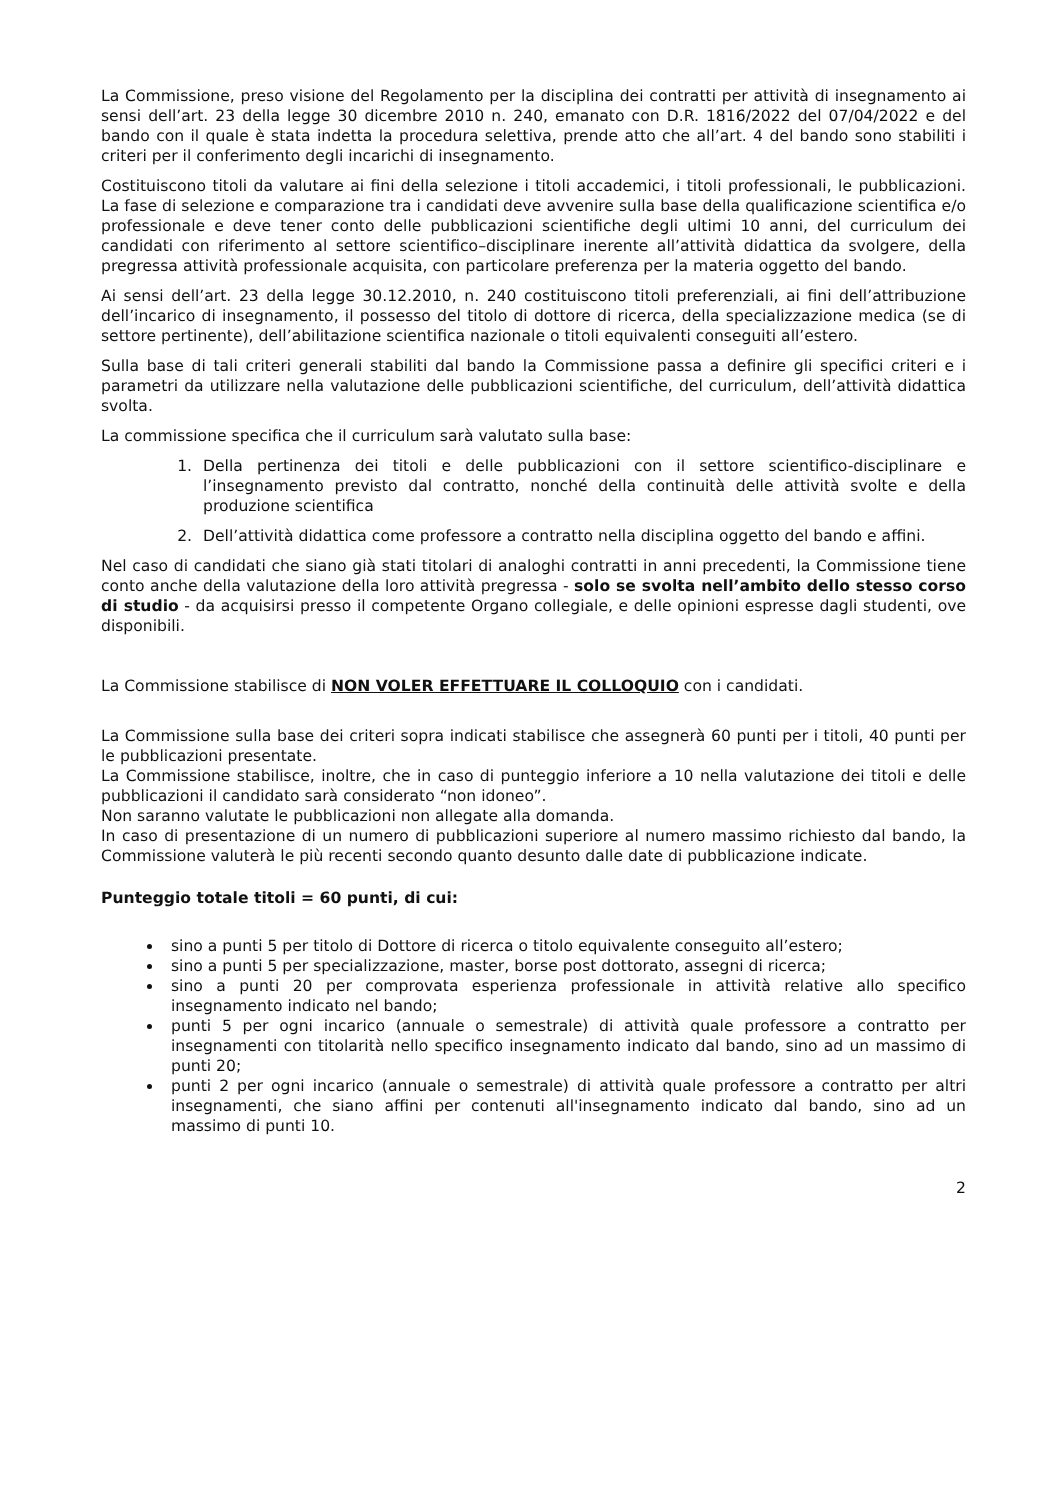La Commissione, preso visione del Regolamento per la disciplina dei contratti per attività di insegnamento ai sensi dell’art. 23 della legge 30 dicembre 2010 n. 240, emanato con D.R. 1816/2022 del 07/04/2022 e del bando con il quale è stata indetta la procedura selettiva, prende atto che all’art. 4 del bando sono stabiliti i criteri per il conferimento degli incarichi di insegnamento.
Costituiscono titoli da valutare ai fini della selezione i titoli accademici, i titoli professionali, le pubblicazioni. La fase di selezione e comparazione tra i candidati deve avvenire sulla base della qualificazione scientifica e/o professionale e deve tener conto delle pubblicazioni scientifiche degli ultimi 10 anni, del curriculum dei candidati con riferimento al settore scientifico–disciplinare inerente all’attività didattica da svolgere, della pregressa attività professionale acquisita, con particolare preferenza per la materia oggetto del bando.
Ai sensi dell’art. 23 della legge 30.12.2010, n. 240 costituiscono titoli preferenziali, ai fini dell’attribuzione dell’incarico di insegnamento, il possesso del titolo di dottore di ricerca, della specializzazione medica (se di settore pertinente), dell’abilitazione scientifica nazionale o titoli equivalenti conseguiti all’estero.
Sulla base di tali criteri generali stabiliti dal bando la Commissione passa a definire gli specifici criteri e i parametri da utilizzare nella valutazione delle pubblicazioni scientifiche, del curriculum, dell’attività didattica svolta.
La commissione specifica che il curriculum sarà valutato sulla base:
1. Della pertinenza dei titoli e delle pubblicazioni con il settore scientifico-disciplinare e l’insegnamento previsto dal contratto, nonché della continuità delle attività svolte e della produzione scientifica
2. Dell’attività didattica come professore a contratto nella disciplina oggetto del bando e affini.
Nel caso di candidati che siano già stati titolari di analoghi contratti in anni precedenti, la Commissione tiene conto anche della valutazione della loro attività pregressa - solo se svolta nell’ambito dello stesso corso di studio - da acquisirsi presso il competente Organo collegiale, e delle opinioni espresse dagli studenti, ove disponibili.
La Commissione stabilisce di NON VOLER EFFETTUARE IL COLLOQUIO con i candidati.
La Commissione sulla base dei criteri sopra indicati stabilisce che assegnerà 60 punti per i titoli, 40 punti per le pubblicazioni presentate.
La Commissione stabilisce, inoltre, che in caso di punteggio inferiore a 10 nella valutazione dei titoli e delle pubblicazioni il candidato sarà considerato “non idoneo”.
Non saranno valutate le pubblicazioni non allegate alla domanda.
In caso di presentazione di un numero di pubblicazioni superiore al numero massimo richiesto dal bando, la Commissione valuterà le più recenti secondo quanto desunto dalle date di pubblicazione indicate.
Punteggio totale titoli = 60 punti, di cui:
sino a punti 5 per titolo di Dottore di ricerca o titolo equivalente conseguito all’estero;
sino a punti 5 per specializzazione, master, borse post dottorato, assegni di ricerca;
sino a punti 20 per comprovata esperienza professionale in attività relative allo specifico insegnamento indicato nel bando;
punti 5 per ogni incarico (annuale o semestrale) di attività quale professore a contratto per insegnamenti con titolarità nello specifico insegnamento indicato dal bando, sino ad un massimo di punti 20;
punti 2 per ogni incarico (annuale o semestrale) di attività quale professore a contratto per altri insegnamenti, che siano affini per contenuti all'insegnamento indicato dal bando, sino ad un massimo di punti 10.
2